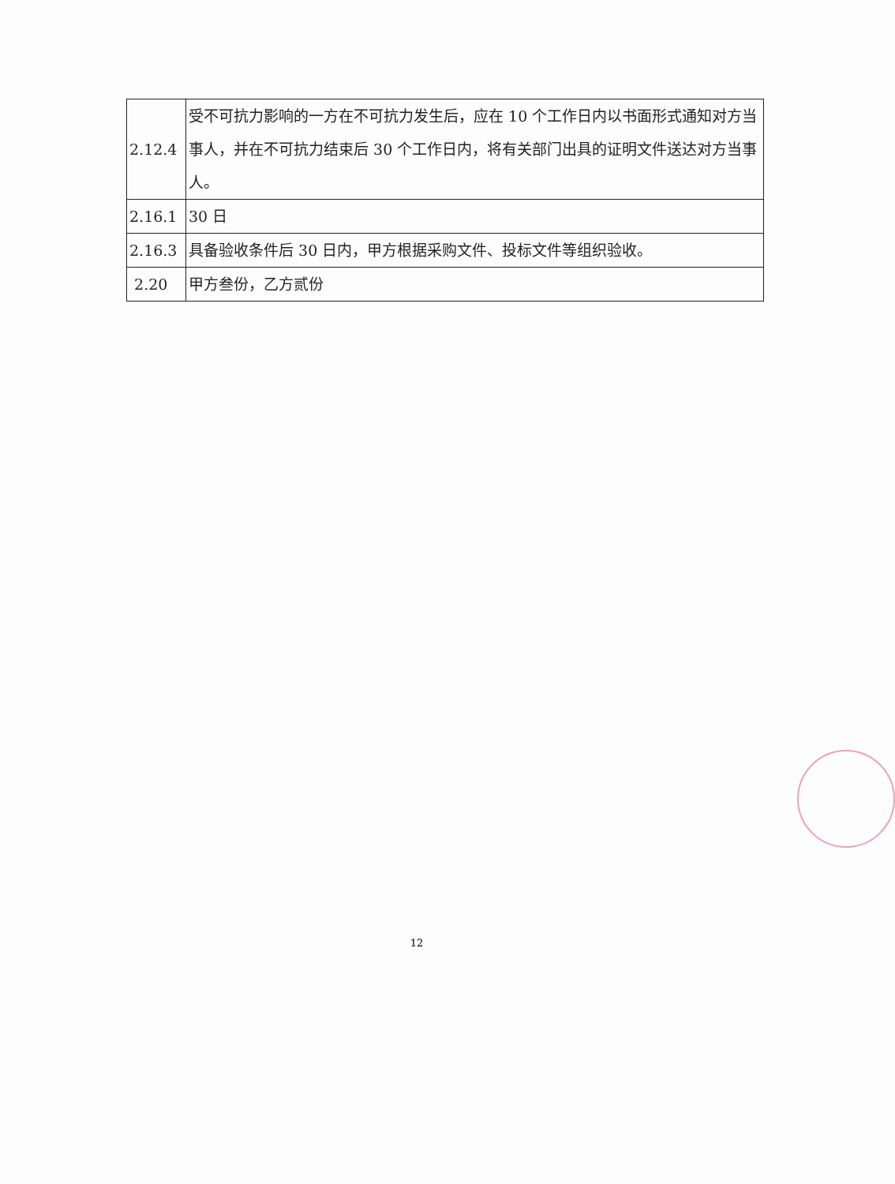| 2.12.4 | 受不可抗力影响的一方在不可抗力发生后，应在 10 个工作日内以书面形式通知对方当事人，并在不可抗力结束后 30 个工作日内，将有关部门出具的证明文件送达对方当事人。 |
| 2.16.1 | 30 日 |
| 2.16.3 | 具备验收条件后 30 日内，甲方根据采购文件、投标文件等组织验收。 |
| 2.20 | 甲方叁份，乙方贰份 |
12